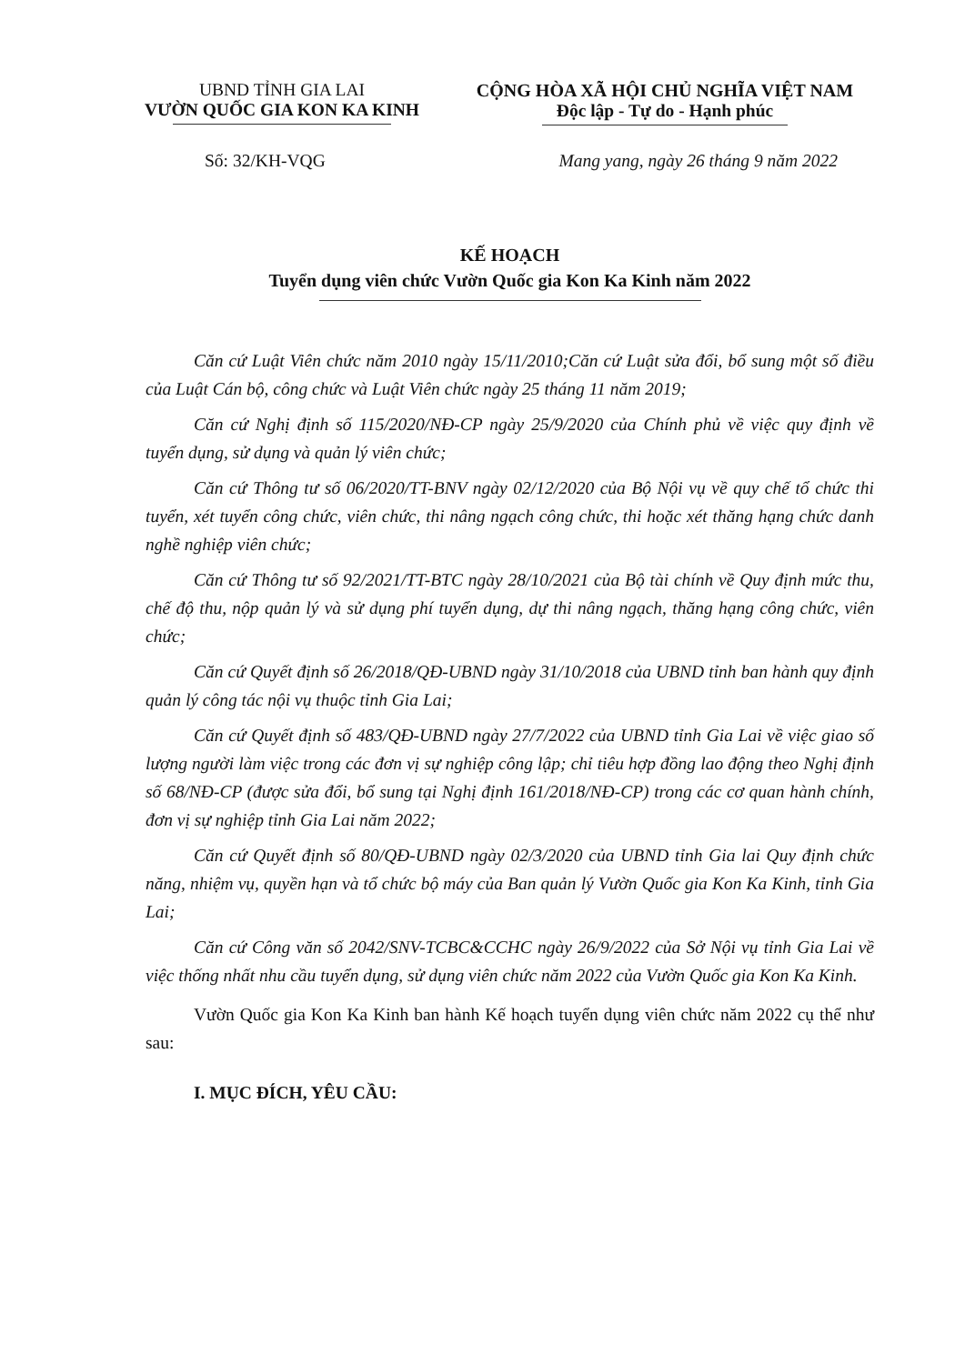UBND TỈNH GIA LAI
VƯỜN QUỐC GIA KON KA KINH
CỘNG HÒA XÃ HỘI CHỦ NGHĨA VIỆT NAM
Độc lập - Tự do - Hạnh phúc
Số: 32/KH-VQG Mang yang, ngày 26 tháng 9 năm 2022
KẾ HOẠCH
Tuyển dụng viên chức Vườn Quốc gia Kon Ka Kinh năm 2022
Căn cứ Luật Viên chức năm 2010 ngày 15/11/2010;Căn cứ Luật sửa đổi, bổ sung một số điều của Luật Cán bộ, công chức và Luật Viên chức ngày 25 tháng 11 năm 2019;
Căn cứ Nghị định số 115/2020/NĐ-CP ngày 25/9/2020 của Chính phủ về việc quy định về tuyển dụng, sử dụng và quản lý viên chức;
Căn cứ Thông tư số 06/2020/TT-BNV ngày 02/12/2020 của Bộ Nội vụ về quy chế tổ chức thi tuyển, xét tuyển công chức, viên chức, thi nâng ngạch công chức, thi hoặc xét thăng hạng chức danh nghề nghiệp viên chức;
Căn cứ Thông tư số 92/2021/TT-BTC ngày 28/10/2021 của Bộ tài chính về Quy định mức thu, chế độ thu, nộp quản lý và sử dụng phí tuyển dụng, dự thi nâng ngạch, thăng hạng công chức, viên chức;
Căn cứ Quyết định số 26/2018/QĐ-UBND ngày 31/10/2018 của UBND tỉnh ban hành quy định quản lý công tác nội vụ thuộc tỉnh Gia Lai;
Căn cứ Quyết định số 483/QĐ-UBND ngày 27/7/2022 của UBND tỉnh Gia Lai về việc giao số lượng người làm việc trong các đơn vị sự nghiệp công lập; chỉ tiêu hợp đồng lao động theo Nghị định số 68/NĐ-CP (được sửa đổi, bổ sung tại Nghị định 161/2018/NĐ-CP) trong các cơ quan hành chính, đơn vị sự nghiệp tỉnh Gia Lai năm 2022;
Căn cứ Quyết định số 80/QĐ-UBND ngày 02/3/2020 của UBND tỉnh Gia lai Quy định chức năng, nhiệm vụ, quyền hạn và tổ chức bộ máy của Ban quản lý Vườn Quốc gia Kon Ka Kinh, tỉnh Gia Lai;
Căn cứ Công văn số 2042/SNV-TCBC&CCHC ngày 26/9/2022 của Sở Nội vụ tỉnh Gia Lai về việc thống nhất nhu cầu tuyển dụng, sử dụng viên chức năm 2022 của Vườn Quốc gia Kon Ka Kinh.
Vườn Quốc gia Kon Ka Kinh ban hành Kế hoạch tuyển dụng viên chức năm 2022 cụ thể như sau:
I. MỤC ĐÍCH, YÊU CẦU: